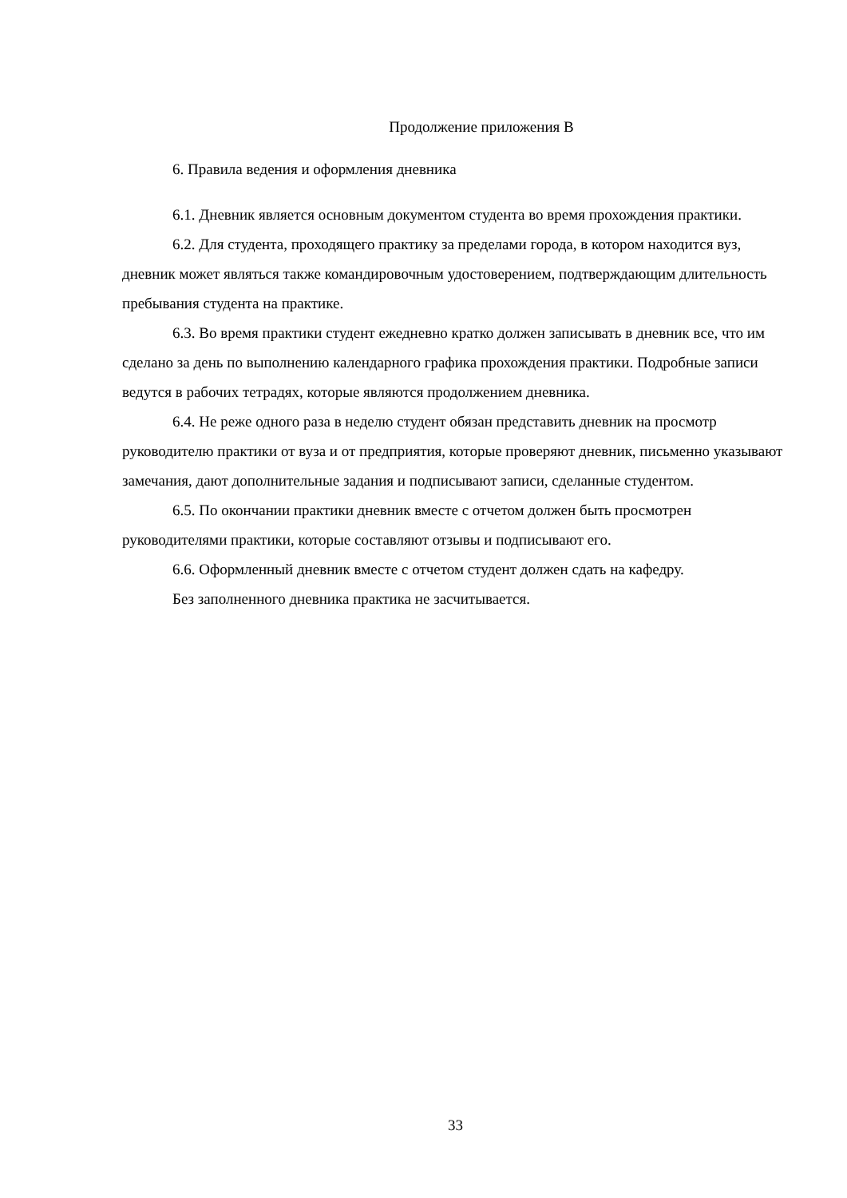Продолжение приложения В
6. Правила ведения и оформления дневника
6.1. Дневник является основным документом студента во время прохождения практики.
6.2. Для студента, проходящего практику за пределами города, в котором находится вуз, дневник может являться также командировочным удостоверением, подтверждающим длительность пребывания студента на практике.
6.3. Во время практики студент ежедневно кратко должен записывать в дневник все, что им сделано за день по выполнению календарного графика прохождения практики. Подробные записи ведутся в рабочих тетрадях, которые являются продолжением дневника.
6.4. Не реже одного раза в неделю студент обязан представить дневник на просмотр руководителю практики от вуза и от предприятия, которые проверяют дневник, письменно указывают замечания, дают дополнительные задания и подписывают записи, сделанные студентом.
6.5. По окончании практики дневник вместе с отчетом должен быть просмотрен руководителями практики, которые составляют отзывы и подписывают его.
6.6. Оформленный дневник вместе с отчетом студент должен сдать на кафедру.
Без заполненного дневника практика не засчитывается.
33